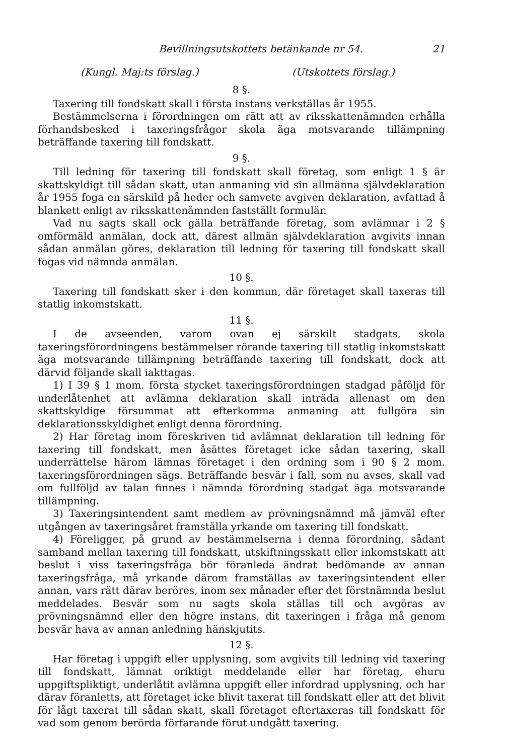Bevillningsutskottets betänkande nr 54. 21
(Kungl. Maj:ts förslag.) (Utskottets förslag.)
8 §.
Taxering till fondskatt skall i första instans verkställas år 1955.
Bestämmelserna i förordningen om rätt att av riksskattenämnden erhålla förhandsbesked i taxeringsfrågor skola äga motsvarande tillämpning beträffande taxering till fondskatt.
9 §.
Till ledning för taxering till fondskatt skall företag, som enligt 1 § är skattskyldigt till sådan skatt, utan anmaning vid sin allmänna självdeklaration år 1955 foga en särskild på heder och samvete avgiven deklaration, avfattad å blankett enligt av riksskattenämnden fastställt formulär.
Vad nu sagts skall ock gälla beträffande företag, som avlämnar i 2 § omförmäld anmälan, dock att, därest allmän självdeklaration avgivits innan sådan anmälan göres, deklaration till ledning för taxering till fondskatt skall fogas vid nämnda anmälan.
10 §.
Taxering till fondskatt sker i den kommun, där företaget skall taxeras till statlig inkomstskatt.
11 §.
I de avseenden, varom ovan ej särskilt stadgats, skola taxeringsförordningens bestämmelser rörande taxering till statlig inkomstskatt äga motsvarande tillämpning beträffande taxering till fondskatt, dock att därvid följande skall iakttagas.
1) I 39 § 1 mom. första stycket taxeringsförordningen stadgad påföljd för underlåtenhet att avlämna deklaration skall inträda allenast om den skattskyldige försummat att efterkomma anmaning att fullgöra sin deklarationsskyldighet enligt denna förordning.
2) Har företag inom föreskriven tid avlämnat deklaration till ledning för taxering till fondskatt, men åsättes företaget icke sådan taxering, skall underrättelse härom lämnas företaget i den ordning som i 90 § 2 mom. taxeringsförordningen sägs. Beträffande besvär i fall, som nu avses, skall vad om fullföljd av talan finnes i nämnda förordning stadgat äga motsvarande tillämpning.
3) Taxeringsintendent samt medlem av prövningsnämnd må jämväl efter utgången av taxeringsåret framställa yrkande om taxering till fondskatt.
4) Föreligger, på grund av bestämmelserna i denna förordning, sådant samband mellan taxering till fondskatt, utskiftningsskatt eller inkomstskatt att beslut i viss taxeringsfråga bör föranleda ändrat bedömande av annan taxeringsfråga, må yrkande därom framställas av taxeringsintendent eller annan, vars rätt därav beröres, inom sex månader efter det förstnämnda beslut meddelades. Besvär som nu sagts skola ställas till och avgöras av prövningsnämnd eller den högre instans, dit taxeringen i fråga må genom besvär hava av annan anledning hänskjutits.
12 §.
Har företag i uppgift eller upplysning, som avgivits till ledning vid taxering till fondskatt, lämnat oriktigt meddelande eller har företag, ehuru uppgiftspliktigt, underlåtit avlämna uppgift eller infordrad upplysning, och har därav föranletts, att företaget icke blivit taxerat till fondskatt eller att det blivit för lågt taxerat till sådan skatt, skall företaget eftertaxeras till fondskatt för vad som genom berörda förfarande förut undgått taxering.